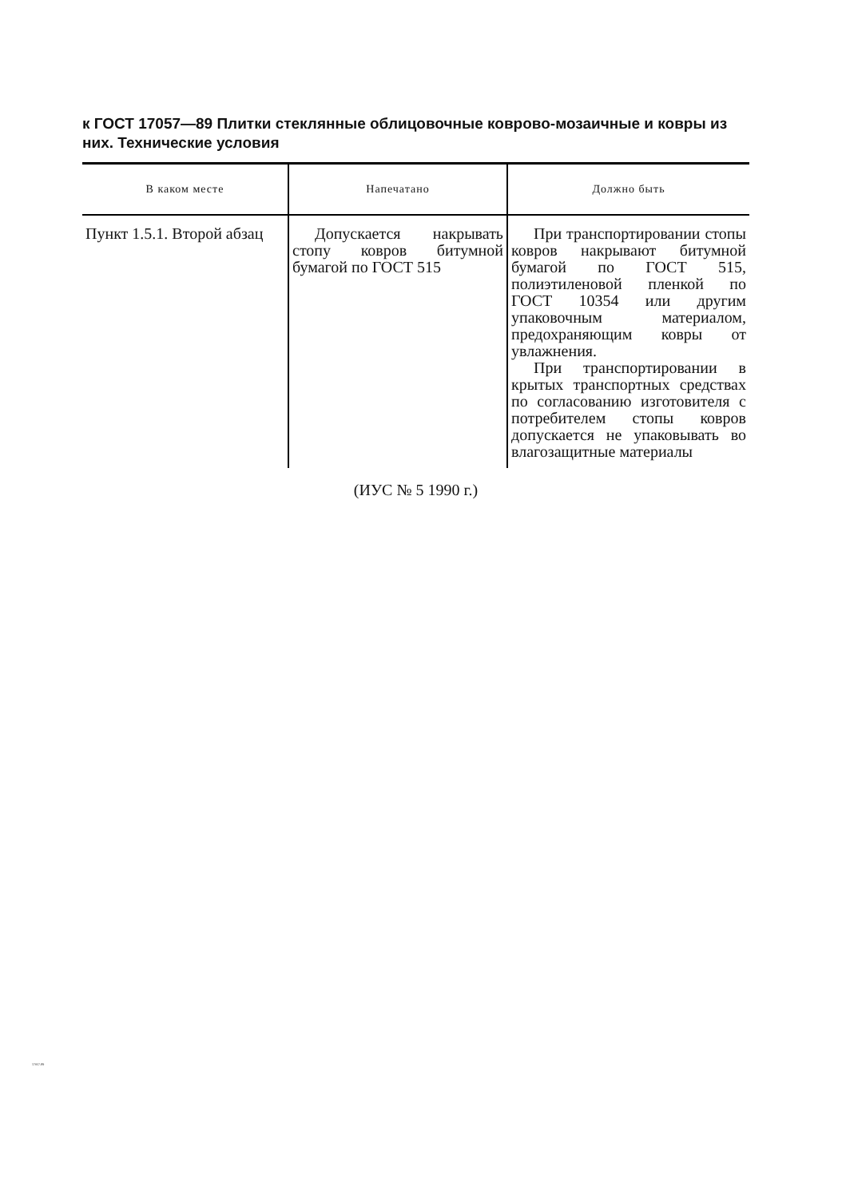к ГОСТ 17057—89 Плитки стеклянные облицовочные коврово-мозаичные и ковры из них. Технические условия
| В каком месте | Напечатано | Должно быть |
| --- | --- | --- |
| Пункт 1.5.1. Второй абзац | Допускается накрывать стопу ковров битумной бумагой по ГОСТ 515 | При транспортировании стопы ковров накрывают битумной бумагой по ГОСТ 515, полиэтиленовой пленкой по ГОСТ 10354 или другим упаковочным материалом, предохраняющим ковры от увлажнения. При транспортировании в крытых транспортных средствах по согласованию изготовителя с потребителем стопы ковров допускается не упаковывать во влагозащитные материалы |
(ИУС № 5 1990 г.)
17057-89